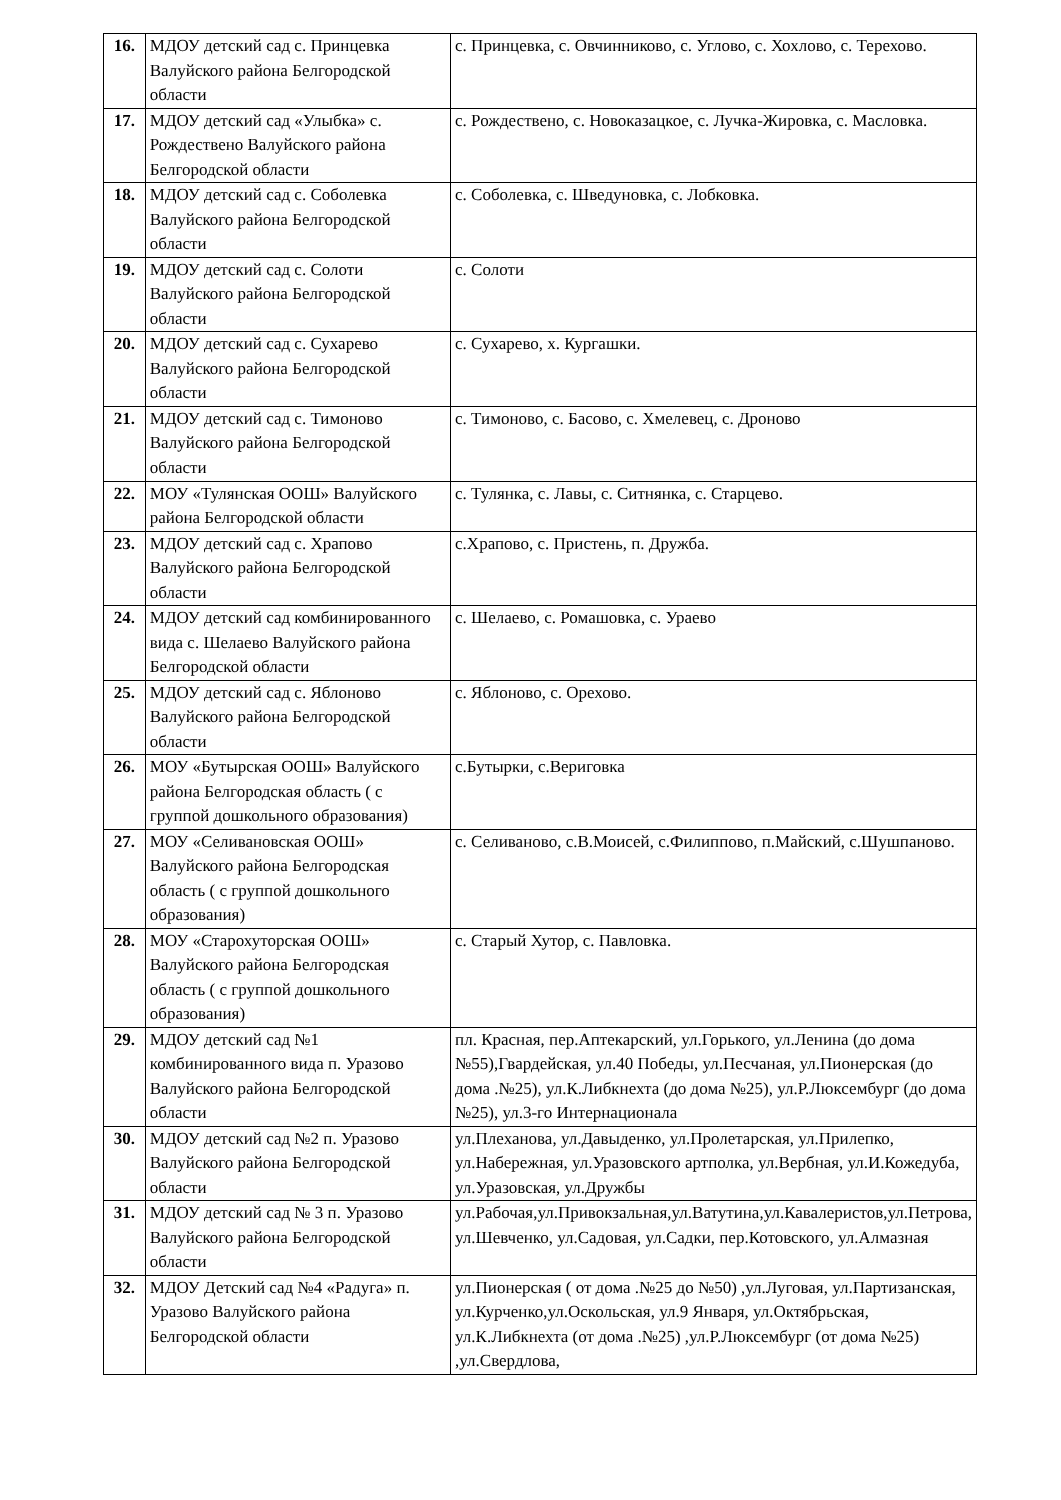| 16. | МДОУ детский сад с. Принцевка Валуйского района Белгородской области | с. Принцевка, с. Овчинниково, с. Углово, с. Хохлово, с. Терехово. |
| 17. | МДОУ детский сад «Улыбка» с. Рождествено Валуйского района Белгородской области | с. Рождествено, с. Новоказацкое, с. Лучка-Жировка, с. Масловка. |
| 18. | МДОУ детский сад с. Соболевка Валуйского района Белгородской области | с. Соболевка, с. Шведуновка, с. Лобковка. |
| 19. | МДОУ детский сад с. Солоти Валуйского района Белгородской области | с. Солоти |
| 20. | МДОУ детский сад с. Сухарево Валуйского района Белгородской области | с. Сухарево, х. Кургашки. |
| 21. | МДОУ детский сад с. Тимоново Валуйского района Белгородской области | с. Тимоново, с. Басово, с. Хмелевец, с. Дроново |
| 22. | МОУ «Тулянская ООШ» Валуйского района Белгородской области | с. Тулянка, с. Лавы, с. Ситнянка, с. Старцево. |
| 23. | МДОУ детский сад с. Храпово Валуйского района Белгородской области | с.Храпово, с. Пристень, п. Дружба. |
| 24. | МДОУ детский сад комбинированного вида с. Шелаево Валуйского района Белгородской области | с. Шелаево, с. Ромашовка, с. Ураево |
| 25. | МДОУ детский сад с. Яблоново Валуйского района Белгородской области | с. Яблоново, с. Орехово. |
| 26. | МОУ «Бутырская ООШ» Валуйского района Белгородская область ( с группой дошкольного образования) | с.Бутырки, с.Вериговка |
| 27. | МОУ «Селивановская ООШ» Валуйского района Белгородская область ( с группой дошкольного образования) | с. Селиваново, с.В.Моисей, с.Филиппово, п.Майский, с.Шушпаново. |
| 28. | МОУ «Старохуторская ООШ» Валуйского района Белгородская область ( с группой дошкольного образования) | с. Старый Хутор, с. Павловка. |
| 29. | МДОУ детский сад №1 комбинированного вида п. Уразово Валуйского района Белгородской области | пл. Красная, пер.Аптекарский, ул.Горького, ул.Ленина (до дома №55),Гвардейская, ул.40 Победы, ул.Песчаная, ул.Пионерская (до дома .№25), ул.К.Либкнехта (до дома №25), ул.Р.Люксембург (до дома №25), ул.3-го Интернационала |
| 30. | МДОУ детский сад №2 п. Уразово Валуйского района Белгородской области | ул.Плеханова, ул.Давыденко, ул.Пролетарская, ул.Прилепко, ул.Набережная, ул.Уразовского артполка, ул.Вербная, ул.И.Кожедуба, ул.Уразовская, ул.Дружбы |
| 31. | МДОУ детский сад № 3 п. Уразово Валуйского района Белгородской области | ул.Рабочая,ул.Привокзальная,ул.Ватутина,ул.Кавалеристов,ул.Петрова, ул.Шевченко, ул.Садовая, ул.Садки, пер.Котовского, ул.Алмазная |
| 32. | МДОУ Детский сад №4 «Радуга» п. Уразово Валуйского района Белгородской области | ул.Пионерская ( от дома .№25 до №50) ,ул.Луговая, ул.Партизанская, ул.Курченко,ул.Оскольская, ул.9 Января, ул.Октябрьская, ул.К.Либкнехта (от дома .№25) ,ул.Р.Люксембург (от дома №25) ,ул.Свердлова, |